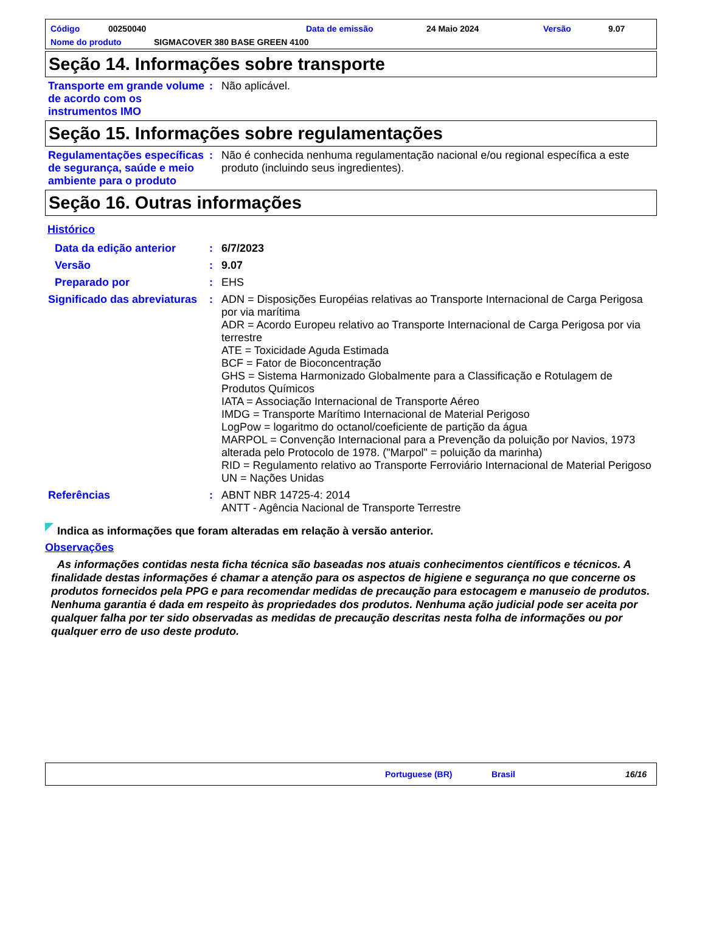Código 00250040 Data de emissão 24 Maio 2024 Versão 9.07
Nome do produto SIGMACOVER 380 BASE GREEN 4100
Seção 14. Informações sobre transporte
Transporte em grande volume de acordo com os instrumentos IMO
: Não aplicável.
Seção 15. Informações sobre regulamentações
Regulamentações específicas de segurança, saúde e meio ambiente para o produto
: Não é conhecida nenhuma regulamentação nacional e/ou regional específica a este produto (incluindo seus ingredientes).
Seção 16. Outras informações
Histórico
Data da edição anterior : 6/7/2023
Versão : 9.07
Preparado por : EHS
Significado das abreviaturas
: ADN = Disposições Européias relativas ao Transporte Internacional de Carga Perigosa por via marítima
ADR = Acordo Europeu relativo ao Transporte Internacional de Carga Perigosa por via terrestre
ATE = Toxicidade Aguda Estimada
BCF = Fator de Bioconcentração
GHS = Sistema Harmonizado Globalmente para a Classificação e Rotulagem de Produtos Químicos
IATA = Associação Internacional de Transporte Aéreo
IMDG = Transporte Marítimo Internacional de Material Perigoso
LogPow = logaritmo do octanol/coeficiente de partição da água
MARPOL = Convenção Internacional para a Prevenção da poluição por Navios, 1973 alterada pelo Protocolo de 1978. ("Marpol" = poluição da marinha)
RID = Regulamento relativo ao Transporte Ferroviário Internacional de Material Perigoso
UN = Nações Unidas
Referências : ABNT NBR 14725-4: 2014
ANTT - Agência Nacional de Transporte Terrestre
Indica as informações que foram alteradas em relação à versão anterior.
Observações
As informações contidas nesta ficha técnica são baseadas nos atuais conhecimentos científicos e técnicos. A finalidade destas informações é chamar a atenção para os aspectos de higiene e segurança no que concerne os produtos fornecidos pela PPG e para recomendar medidas de precaução para estocagem e manuseio de produtos. Nenhuma garantia é dada em respeito às propriedades dos produtos. Nenhuma ação judicial pode ser aceita por qualquer falha por ter sido observadas as medidas de precaução descritas nesta folha de informações ou por qualquer erro de uso deste produto.
Portuguese (BR) Brasil 16/16